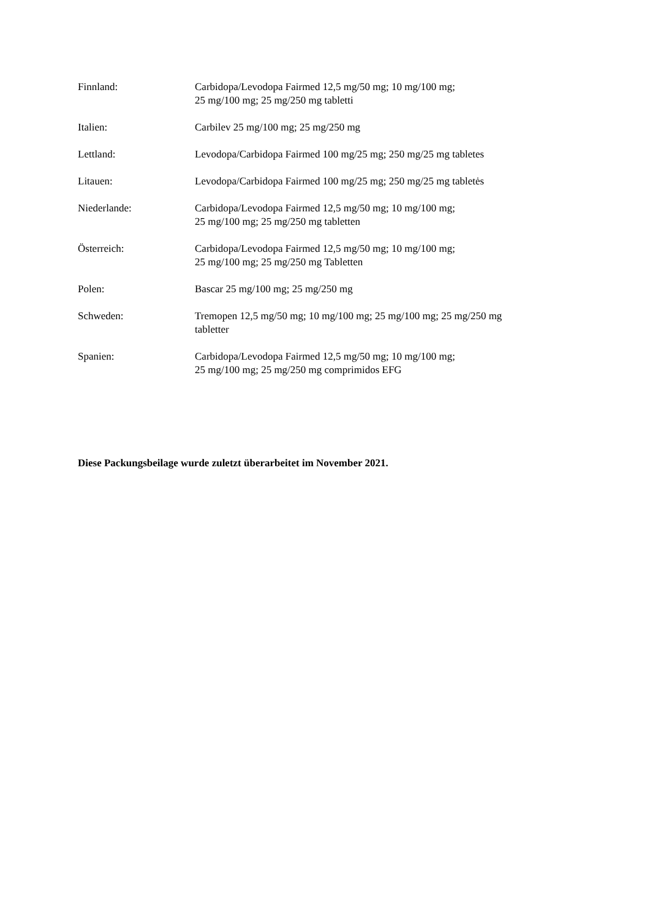Finnland: Carbidopa/Levodopa Fairmed 12,5 mg/50 mg; 10 mg/100 mg;
25 mg/100 mg; 25 mg/250 mg tabletti
Italien: Carbilev 25 mg/100 mg; 25 mg/250 mg
Lettland: Levodopa/Carbidopa Fairmed 100 mg/25 mg; 250 mg/25 mg tabletes
Litauen: Levodopa/Carbidopa Fairmed 100 mg/25 mg; 250 mg/25 mg tabletės
Niederlande: Carbidopa/Levodopa Fairmed 12,5 mg/50 mg; 10 mg/100 mg;
25 mg/100 mg; 25 mg/250 mg tabletten
Österreich: Carbidopa/Levodopa Fairmed 12,5 mg/50 mg; 10 mg/100 mg;
25 mg/100 mg; 25 mg/250 mg Tabletten
Polen: Bascar 25 mg/100 mg; 25 mg/250 mg
Schweden: Tremopen 12,5 mg/50 mg; 10 mg/100 mg; 25 mg/100 mg; 25 mg/250 mg
tabletter
Spanien: Carbidopa/Levodopa Fairmed 12,5 mg/50 mg; 10 mg/100 mg;
25 mg/100 mg; 25 mg/250 mg comprimidos EFG
Diese Packungsbeilage wurde zuletzt überarbeitet im November 2021.